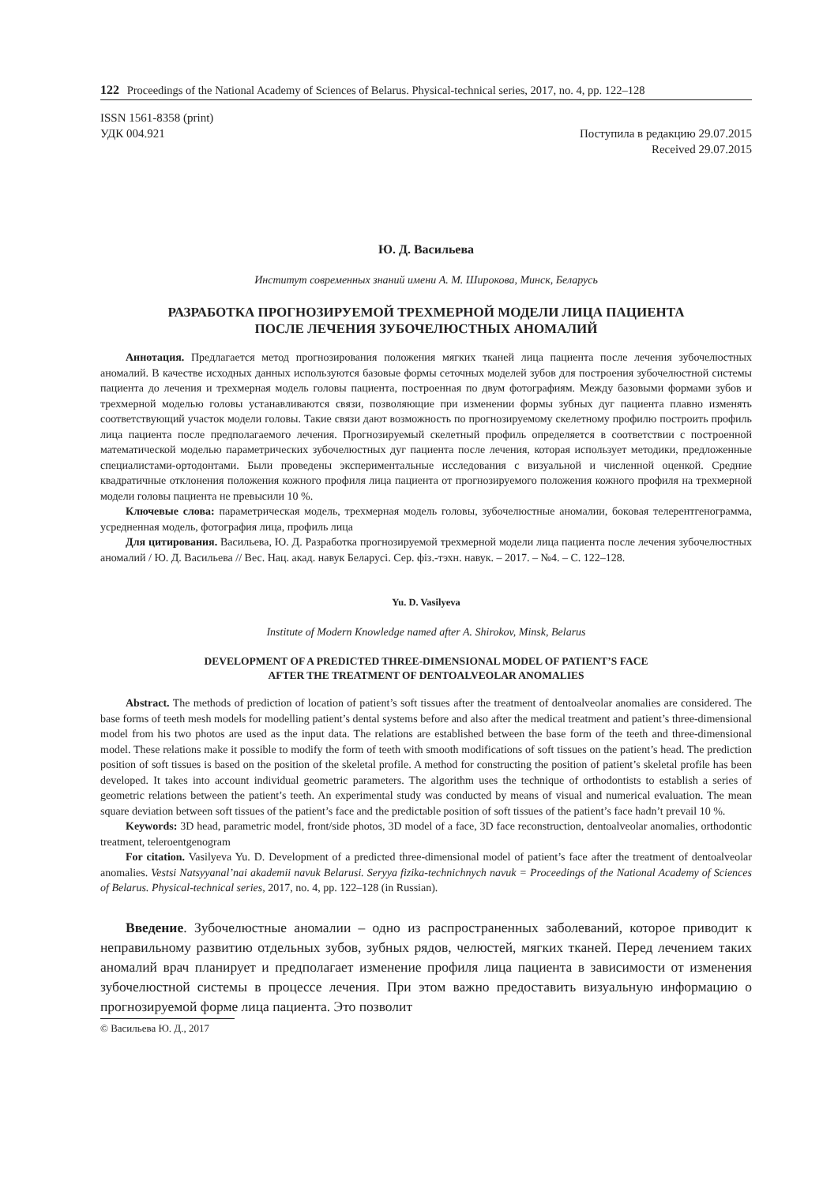122 Proceedings of the National Academy of Sciences of Belarus. Physical-technical series, 2017, no. 4, pp. 122–128
ISSN 1561-8358 (print)
УДК 004.921
Поступила в редакцию 29.07.2015
Received 29.07.2015
Ю. Д. Васильева
Институт современных знаний имени А. М. Широкова, Минск, Беларусь
РАЗРАБОТКА ПРОГНОЗИРУЕМОЙ ТРЕХМЕРНОЙ МОДЕЛИ ЛИЦА ПАЦИЕНТА
ПОСЛЕ ЛЕЧЕНИЯ ЗУБОЧЕЛЮСТНЫХ АНОМАЛИЙ
Аннотация. Предлагается метод прогнозирования положения мягких тканей лица пациента после лечения зубочелюстных аномалий. В качестве исходных данных используются базовые формы сеточных моделей зубов для построения зубочелюстной системы пациента до лечения и трехмерная модель головы пациента, построенная по двум фотографиям. Между базовыми формами зубов и трехмерной моделью головы устанавливаются связи, позволяющие при изменении формы зубных дуг пациента плавно изменять соответствующий участок модели головы. Такие связи дают возможность по прогнозируемому скелетному профилю построить профиль лица пациента после предполагаемого лечения. Прогнозируемый скелетный профиль определяется в соответствии с построенной математической моделью параметрических зубочелюстных дуг пациента после лечения, которая использует методики, предложенные специалистами-ортодонтами. Были проведены экспериментальные исследования с визуальной и численной оценкой. Средние квадратичные отклонения положения кожного профиля лица пациента от прогнозируемого положения кожного профиля на трехмерной модели головы пациента не превысили 10 %.
Ключевые слова: параметрическая модель, трехмерная модель головы, зубочелюстные аномалии, боковая телерентгенограмма, усредненная модель, фотография лица, профиль лица
Для цитирования. Васильева, Ю. Д. Разработка прогнозируемой трехмерной модели лица пациента после лечения зубочелюстных аномалий / Ю. Д. Васильева // Вес. Нац. акад. навук Беларусі. Сер. фіз.-тэхн. навук. – 2017. – №4. – С. 122–128.
Yu. D. Vasilyeva
Institute of Modern Knowledge named after A. Shirokov, Minsk, Belarus
DEVELOPMENT OF A PREDICTED THREE-DIMENSIONAL MODEL OF PATIENT’S FACE
AFTER THE TREATMENT OF DENTOALVEOLAR ANOMALIES
Abstract. The methods of prediction of location of patient’s soft tissues after the treatment of dentoalveolar anomalies are considered. The base forms of teeth mesh models for modelling patient’s dental systems before and also after the medical treatment and patient’s three-dimensional model from his two photos are used as the input data. The relations are established between the base form of the teeth and three-dimensional model. These relations make it possible to modify the form of teeth with smooth modifications of soft tissues on the patient’s head. The prediction position of soft tissues is based on the position of the skeletal profile. A method for constructing the position of patient’s skeletal profile has been developed. It takes into account individual geometric parameters. The algorithm uses the technique of orthodontists to establish a series of geometric relations between the patient’s teeth. An experimental study was conducted by means of visual and numerical evaluation. The mean square deviation between soft tissues of the patient’s face and the predictable position of soft tissues of the patient’s face hadn’t prevail 10 %.
Keywords: 3D head, parametric model, front/side photos, 3D model of a face, 3D face reconstruction, dentoalveolar anomalies, orthodontic treatment, teleroentgenogram
For citation. Vasilyeva Yu. D. Development of a predicted three-dimensional model of patient’s face after the treatment of dentoalveolar anomalies. Vestsi Natsyyanal’nai akademii navuk Belarusi. Seryya fizika-technichnych navuk = Proceedings of the National Academy of Sciences of Belarus. Physical-technical series, 2017, no. 4, pp. 122–128 (in Russian).
Введение. Зубочелюстные аномалии – одно из распространенных заболеваний, которое приводит к неправильному развитию отдельных зубов, зубных рядов, челюстей, мягких тканей. Перед лечением таких аномалий врач планирует и предполагает изменение профиля лица пациента в зависимости от изменения зубочелюстной системы в процессе лечения. При этом важно предоставить визуальную информацию о прогнозируемой форме лица пациента. Это позволит
© Васильева Ю. Д., 2017